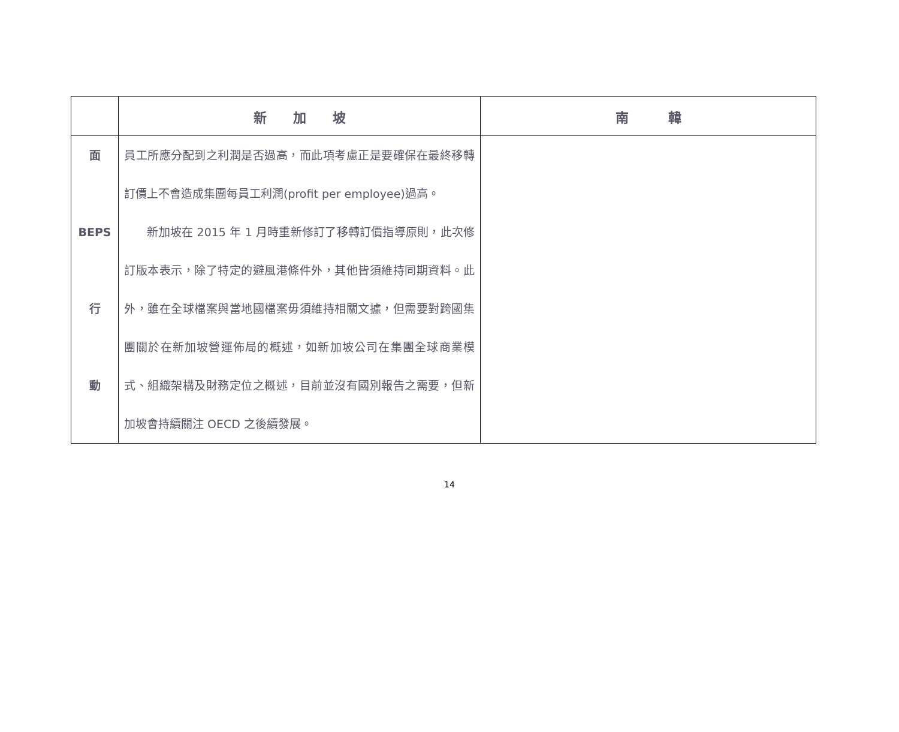| | 新 加 坡 | 南 韓 |
| --- | --- | --- |
| 面 BEPS 行 動 | 員工所應分配到之利潤是否過高，而此項考慮正是要確保在最終移轉訂價上不會造成集團每員工利潤(profit per employee)過高。 新加坡在 2015 年 1 月時重新修訂了移轉訂價指導原則，此次修訂版本表示，除了特定的避風港條件外，其他皆須維持同期資料。此外，雖在全球檔案與當地國檔案毋須維持相關文據，但需要對跨國集團關於在新加坡營運佈局的概述，如新加坡公司在集團全球商業模式、組織架構及財務定位之概述，目前並沒有國別報告之需要，但新加坡會持續關注 OECD 之後續發展。 | |
14